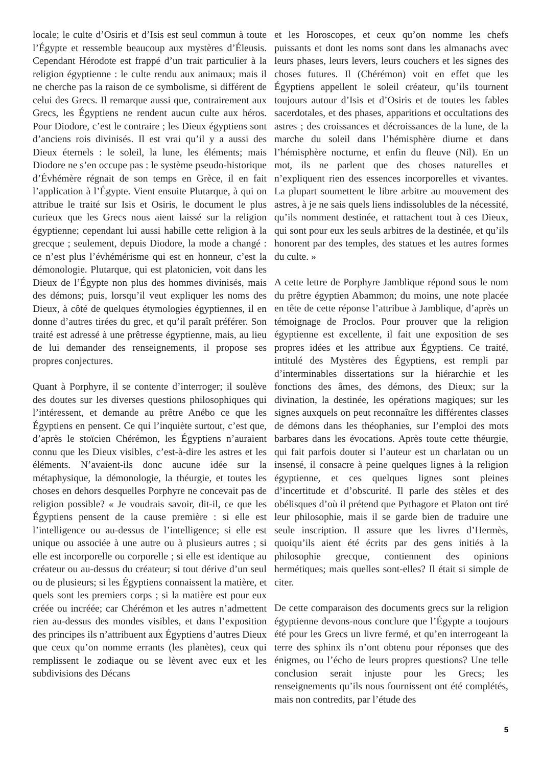locale; le culte d’Osiris et d’Isis est seul commun à toute l’Égypte et ressemble beaucoup aux mystères d’Éleusis. Cependant Hérodote est frappé d’un trait particulier à la religion égyptienne : le culte rendu aux animaux; mais il ne cherche pas la raison de ce symbolisme, si différent de celui des Grecs. Il remarque aussi que, contrairement aux Grecs, les Égyptiens ne rendent aucun culte aux héros. Pour Diodore, c’est le contraire ; les Dieux égyptiens sont d’anciens rois divinisés. Il est vrai qu’il y a aussi des Dieux éternels : le soleil, la lune, les éléments; mais Diodore ne s’en occupe pas : le système pseudo-historique d’Évhémère régnait de son temps en Grèce, il en fait l’application à l’Égypte. Vient ensuite Plutarque, à qui on attribue le traité sur Isis et Osiris, le document le plus curieux que les Grecs nous aient laissé sur la religion égyptienne; cependant lui aussi habille cette religion à la grecque ; seulement, depuis Diodore, la mode a changé : ce n’est plus l’évhémérisme qui est en honneur, c’est la démonologie. Plutarque, qui est platonicien, voit dans les Dieux de l’Égypte non plus des hommes divinisés, mais des démons; puis, lorsqu’il veut expliquer les noms des Dieux, à côté de quelques étymologies égyptiennes, il en donne d’autres tirées du grec, et qu’il paraît préférer. Son traité est adressé à une prêtresse égyptienne, mais, au lieu de lui demander des renseignements, il propose ses propres conjectures.
Quant à Porphyre, il se contente d’interroger; il soulève des doutes sur les diverses questions philosophiques qui l’intéressent, et demande au prêtre Anébo ce que les Égyptiens en pensent. Ce qui l’inquiète surtout, c’est que, d’après le stoïcien Chérémon, les Égyptiens n’auraient connu que les Dieux visibles, c’est-à-dire les astres et les éléments. N’avaient-ils donc aucune idée sur la métaphysique, la démonologie, la théurgie, et toutes les choses en dehors desquelles Porphyre ne concevait pas de religion possible? « Je voudrais savoir, dit-il, ce que les Égyptiens pensent de la cause première : si elle est l’intelligence ou au-dessus de l’intelligence; si elle est unique ou associée à une autre ou à plusieurs autres ; si elle est incorporelle ou corporelle ; si elle est identique au créateur ou au-dessus du créateur; si tout dérive d’un seul ou de plusieurs; si les Égyptiens connaissent la matière, et quels sont les premiers corps ; si la matière est pour eux créée ou incréée; car Chérémon et les autres n’admettent rien au-dessus des mondes visibles, et dans l’exposition des principes ils n’attribuent aux Égyptiens d’autres Dieux que ceux qu’on nomme errants (les planètes), ceux qui remplissent le zodiaque ou se lèvent avec eux et les subdivisions des Décans
et les Horoscopes, et ceux qu’on nomme les chefs puissants et dont les noms sont dans les almanachs avec leurs phases, leurs levers, leurs couchers et les signes des choses futures. Il (Chérémon) voit en effet que les Égyptiens appellent le soleil créateur, qu’ils tournent toujours autour d’Isis et d’Osiris et de toutes les fables sacerdotales, et des phases, apparitions et occultations des astres ; des croissances et décroissances de la lune, de la marche du soleil dans l’hémisphère diurne et dans l’hémisphère nocturne, et enfin du fleuve (Nil). En un mot, ils ne parlent que des choses naturelles et n’expliquent rien des essences incorporelles et vivantes. La plupart soumettent le libre arbitre au mouvement des astres, à je ne sais quels liens indissolubles de la nécessité, qu’ils nomment destinée, et rattachent tout à ces Dieux, qui sont pour eux les seuls arbitres de la destinée, et qu’ils honorent par des temples, des statues et les autres formes du culte. »
A cette lettre de Porphyre Jamblique répond sous le nom du prêtre égyptien Abammon; du moins, une note placée en tête de cette réponse l’attribue à Jamblique, d’après un témoignage de Proclos. Pour prouver que la religion égyptienne est excellente, il fait une exposition de ses propres idées et les attribue aux Égyptiens. Ce traité, intitulé des Mystères des Égyptiens, est rempli par d’interminables dissertations sur la hiérarchie et les fonctions des âmes, des démons, des Dieux; sur la divination, la destinée, les opérations magiques; sur les signes auxquels on peut reconnaître les différentes classes de démons dans les théophanies, sur l’emploi des mots barbares dans les évocations. Après toute cette théurgie, qui fait parfois douter si l’auteur est un charlatan ou un insensé, il consacre à peine quelques lignes à la religion égyptienne, et ces quelques lignes sont pleines d’incertitude et d’obscurité. Il parle des stèles et des obélisques d’où il prétend que Pythagore et Platon ont tiré leur philosophie, mais il se garde bien de traduire une seule inscription. Il assure que les livres d’Hermès, quoiqu’ils aient été écrits par des gens initiés à la philosophie grecque, contiennent des opinions hermétiques; mais quelles sont-elles? Il était si simple de citer.
De cette comparaison des documents grecs sur la religion égyptienne devons-nous conclure que l’Égypte a toujours été pour les Grecs un livre fermé, et qu’en interrogeant la terre des sphinx ils n’ont obtenu pour réponses que des énigmes, ou l’écho de leurs propres questions? Une telle conclusion serait injuste pour les Grecs; les renseignements qu’ils nous fournissent ont été complétés, mais non contredits, par l’étude des
5